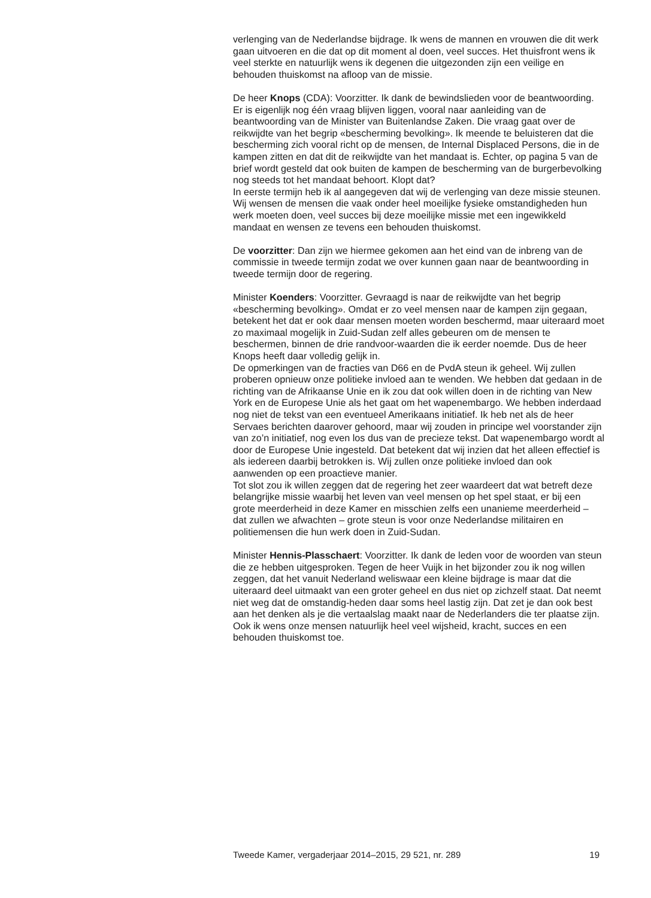verlenging van de Nederlandse bijdrage. Ik wens de mannen en vrouwen die dit werk gaan uitvoeren en die dat op dit moment al doen, veel succes. Het thuisfront wens ik veel sterkte en natuurlijk wens ik degenen die uitgezonden zijn een veilige en behouden thuiskomst na afloop van de missie.
De heer Knops (CDA): Voorzitter. Ik dank de bewindslieden voor de beantwoording. Er is eigenlijk nog één vraag blijven liggen, vooral naar aanleiding van de beantwoording van de Minister van Buitenlandse Zaken. Die vraag gaat over de reikwijdte van het begrip «bescherming bevolking». Ik meende te beluisteren dat die bescherming zich vooral richt op de mensen, de Internal Displaced Persons, die in de kampen zitten en dat dit de reikwijdte van het mandaat is. Echter, op pagina 5 van de brief wordt gesteld dat ook buiten de kampen de bescherming van de burgerbevolking nog steeds tot het mandaat behoort. Klopt dat?
In eerste termijn heb ik al aangegeven dat wij de verlenging van deze missie steunen. Wij wensen de mensen die vaak onder heel moeilijke fysieke omstandigheden hun werk moeten doen, veel succes bij deze moeilijke missie met een ingewikkeld mandaat en wensen ze tevens een behouden thuiskomst.
De voorzitter: Dan zijn we hiermee gekomen aan het eind van de inbreng van de commissie in tweede termijn zodat we over kunnen gaan naar de beantwoording in tweede termijn door de regering.
Minister Koenders: Voorzitter. Gevraagd is naar de reikwijdte van het begrip «bescherming bevolking». Omdat er zo veel mensen naar de kampen zijn gegaan, betekent het dat er ook daar mensen moeten worden beschermd, maar uiteraard moet zo maximaal mogelijk in Zuid-Sudan zelf alles gebeuren om de mensen te beschermen, binnen de drie randvoor-waarden die ik eerder noemde. Dus de heer Knops heeft daar volledig gelijk in.
De opmerkingen van de fracties van D66 en de PvdA steun ik geheel. Wij zullen proberen opnieuw onze politieke invloed aan te wenden. We hebben dat gedaan in de richting van de Afrikaanse Unie en ik zou dat ook willen doen in de richting van New York en de Europese Unie als het gaat om het wapenembargo. We hebben inderdaad nog niet de tekst van een eventueel Amerikaans initiatief. Ik heb net als de heer Servaes berichten daarover gehoord, maar wij zouden in principe wel voorstander zijn van zo’n initiatief, nog even los dus van de precieze tekst. Dat wapenembargo wordt al door de Europese Unie ingesteld. Dat betekent dat wij inzien dat het alleen effectief is als iedereen daarbij betrokken is. Wij zullen onze politieke invloed dan ook aanwenden op een proactieve manier.
Tot slot zou ik willen zeggen dat de regering het zeer waardeert dat wat betreft deze belangrijke missie waarbij het leven van veel mensen op het spel staat, er bij een grote meerderheid in deze Kamer en misschien zelfs een unanieme meerderheid – dat zullen we afwachten – grote steun is voor onze Nederlandse militairen en politiemensen die hun werk doen in Zuid-Sudan.
Minister Hennis-Plasschaert: Voorzitter. Ik dank de leden voor de woorden van steun die ze hebben uitgesproken. Tegen de heer Vuijk in het bijzonder zou ik nog willen zeggen, dat het vanuit Nederland weliswaar een kleine bijdrage is maar dat die uiteraard deel uitmaakt van een groter geheel en dus niet op zichzelf staat. Dat neemt niet weg dat de omstandig-heden daar soms heel lastig zijn. Dat zet je dan ook best aan het denken als je die vertaalslag maakt naar de Nederlanders die ter plaatse zijn.
Ook ik wens onze mensen natuurlijk heel veel wijsheid, kracht, succes en een behouden thuiskomst toe.
Tweede Kamer, vergaderjaar 2014–2015, 29 521, nr. 289 19